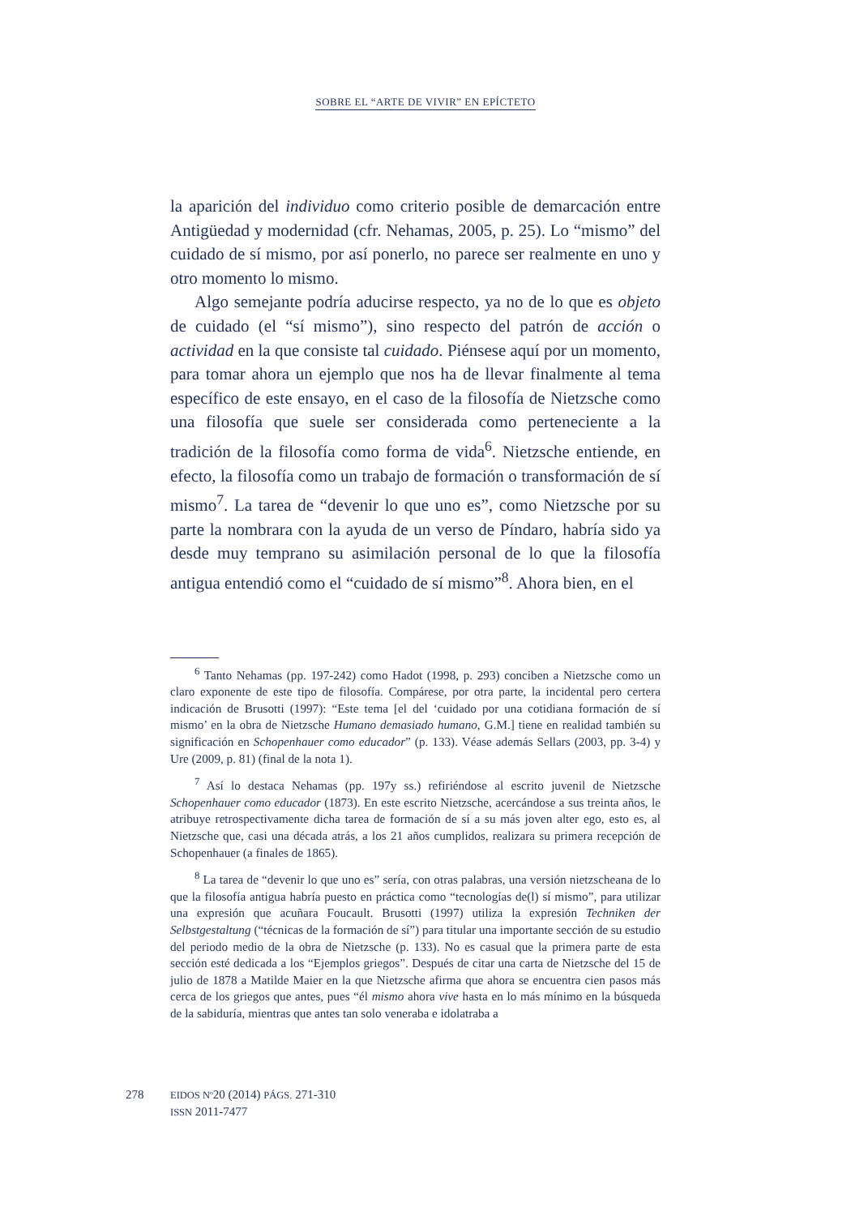SOBRE EL “ARTE DE VIVIR” EN EPÍCTETO
la aparición del individuo como criterio posible de demarcación entre Antigüedad y modernidad (cfr. Nehamas, 2005, p. 25). Lo “mismo” del cuidado de sí mismo, por así ponerlo, no parece ser realmente en uno y otro momento lo mismo.
Algo semejante podría aducirse respecto, ya no de lo que es objeto de cuidado (el “sí mismo”), sino respecto del patrón de acción o actividad en la que consiste tal cuidado. Piénsese aquí por un momento, para tomar ahora un ejemplo que nos ha de llevar finalmente al tema específico de este ensayo, en el caso de la filosofía de Nietzsche como una filosofía que suele ser considerada como perteneciente a la tradición de la filosofía como forma de vida<sup>6</sup>. Nietzsche entiende, en efecto, la filosofía como un trabajo de formación o transformación de sí mismo<sup>7</sup>. La tarea de “devenir lo que uno es”, como Nietzsche por su parte la nombrara con la ayuda de un verso de Píndaro, habría sido ya desde muy temprano su asimilación personal de lo que la filosofía antigua entendió como el “cuidado de sí mismo”<sup>8</sup>. Ahora bien, en el
<sup>6</sup> Tanto Nehamas (pp. 197-242) como Hadot (1998, p. 293) conciben a Nietzsche como un claro exponente de este tipo de filosofía. Compárese, por otra parte, la incidental pero certera indicación de Brusotti (1997): “Este tema [el del ‘cuidado por una cotidiana formación de sí mismo’ en la obra de Nietzsche Humano demasiado humano, G.M.] tiene en realidad también su significación en Schopenhauer como educador” (p. 133). Véase además Sellars (2003, pp. 3-4) y Ure (2009, p. 81) (final de la nota 1).
<sup>7</sup> Así lo destaca Nehamas (pp. 197y ss.) refiriéndose al escrito juvenil de Nietzsche Schopenhauer como educador (1873). En este escrito Nietzsche, acercándose a sus treinta años, le atribuye retrospectivamente dicha tarea de formación de sí a su más joven alter ego, esto es, al Nietzsche que, casi una década atrás, a los 21 años cumplidos, realizara su primera recepción de Schopenhauer (a finales de 1865).
<sup>8</sup> La tarea de “devenir lo que uno es” sería, con otras palabras, una versión nietzscheana de lo que la filosofía antigua habría puesto en práctica como “tecnologías de(l) sí mismo”, para utilizar una expresión que acuñara Foucault. Brusotti (1997) utiliza la expresión Techniken der Selbstgestaltung (“técnicas de la formación de sí”) para titular una importante sección de su estudio del periodo medio de la obra de Nietzsche (p. 133). No es casual que la primera parte de esta sección esté dedicada a los “Ejemplos griegos”. Después de citar una carta de Nietzsche del 15 de julio de 1878 a Matilde Maier en la que Nietzsche afirma que ahora se encuentra cien pasos más cerca de los griegos que antes, pues “él mismo ahora vive hasta en lo más mínimo en la búsqueda de la sabiduría, mientras que antes tan solo veneraba e idolatraba a
278 EIDOS Nº20 (2014) PÁGS. 271-310
ISSN 2011-7477